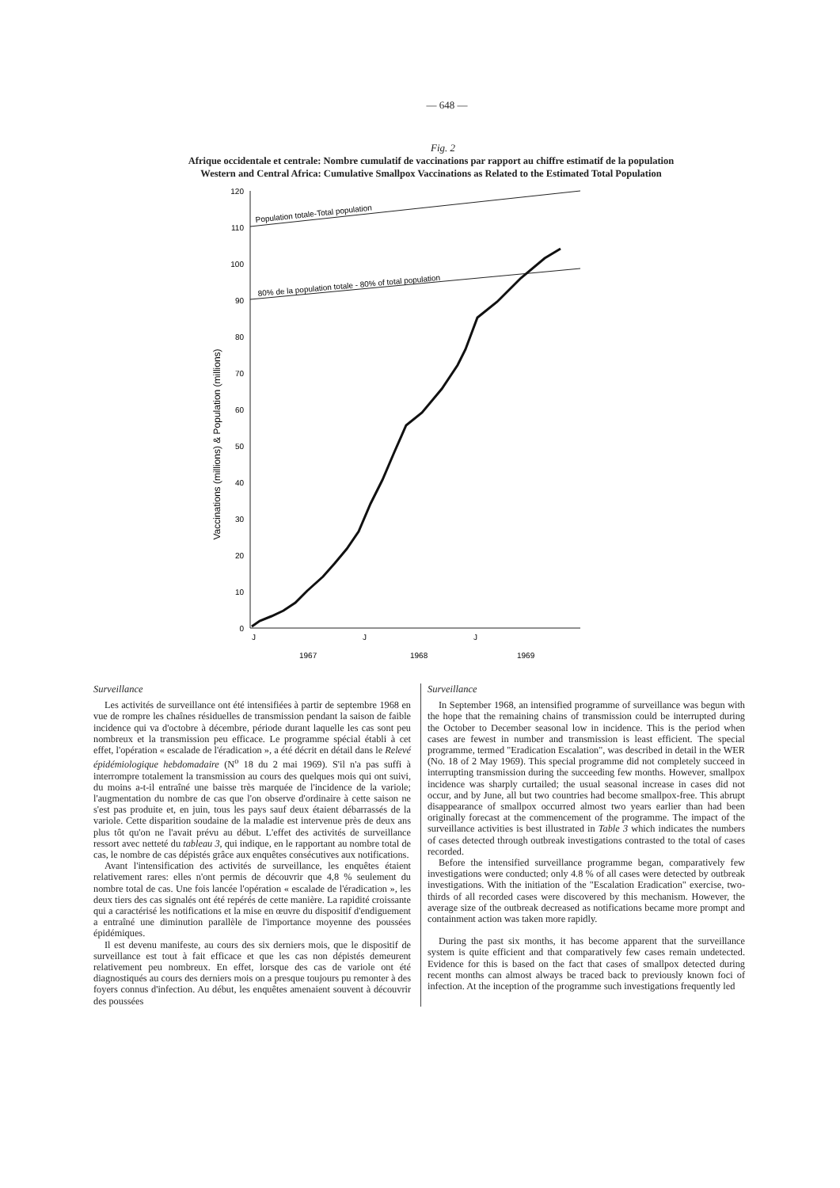— 648 —
Fig. 2
Afrique occidentale et centrale: Nombre cumulatif de vaccinations par rapport au chiffre estimatif de la population
Western and Central Africa: Cumulative Smallpox Vaccinations as Related to the Estimated Total Population
Vaccinations (millions) & Population (millions)
120
110
100
90
80
70
60
50
40
30
20
10
0
Population totale-Total population
80% de la population totale - 80% of total population
J
J
J
1967
1968
1969
Surveillance
Les activités de surveillance ont été intensifiées à partir de septembre 1968 en vue de rompre les chaînes résiduelles de transmission pendant la saison de faible incidence qui va d'octobre à décembre, période durant laquelle les cas sont peu nombreux et la transmission peu efficace. Le programme spécial établi à cet effet, l'opération « escalade de l'éradication », a été décrit en détail dans le Relevé épidémiologique hebdomadaire (N<sup>o</sup> 18 du 2 mai 1969). S'il n'a pas suffi à interrompre totalement la transmission au cours des quelques mois qui ont suivi, du moins a-t-il entraîné une baisse très marquée de l'incidence de la variole; l'augmentation du nombre de cas que l'on observe d'ordinaire à cette saison ne s'est pas produite et, en juin, tous les pays sauf deux étaient débarrassés de la variole. Cette disparition soudaine de la maladie est intervenue près de deux ans plus tôt qu'on ne l'avait prévu au début. L'effet des activités de surveillance ressort avec netteté du tableau 3, qui indique, en le rapportant au nombre total de cas, le nombre de cas dépistés grâce aux enquêtes consécutives aux notifications.
Avant l'intensification des activités de surveillance, les enquêtes étaient relativement rares: elles n'ont permis de découvrir que 4,8 % seulement du nombre total de cas. Une fois lancée l'opération « escalade de l'éradication », les deux tiers des cas signalés ont été repérés de cette manière. La rapidité croissante qui a caractérisé les notifications et la mise en œuvre du dispositif d'endiguement a entraîné une diminution parallèle de l'importance moyenne des poussées épidémiques.
Il est devenu manifeste, au cours des six derniers mois, que le dispositif de surveillance est tout à fait efficace et que les cas non dépistés demeurent relativement peu nombreux. En effet, lorsque des cas de variole ont été diagnostiqués au cours des derniers mois on a presque toujours pu remonter à des foyers connus d'infection. Au début, les enquêtes amenaient souvent à découvrir des poussées
Surveillance
In September 1968, an intensified programme of surveillance was begun with the hope that the remaining chains of transmission could be interrupted during the October to December seasonal low in incidence. This is the period when cases are fewest in number and transmission is least efficient. The special programme, termed "Eradication Escalation", was described in detail in the WER (No. 18 of 2 May 1969). This special programme did not completely succeed in interrupting transmission during the succeeding few months. However, smallpox incidence was sharply curtailed; the usual seasonal increase in cases did not occur, and by June, all but two countries had become smallpox-free. This abrupt disappearance of smallpox occurred almost two years earlier than had been originally forecast at the commencement of the programme. The impact of the surveillance activities is best illustrated in Table 3 which indicates the numbers of cases detected through outbreak investigations contrasted to the total of cases recorded.
Before the intensified surveillance programme began, comparatively few investigations were conducted; only 4.8 % of all cases were detected by outbreak investigations. With the initiation of the "Escalation Eradication" exercise, two-thirds of all recorded cases were discovered by this mechanism. However, the average size of the outbreak decreased as notifications became more prompt and containment action was taken more rapidly.
During the past six months, it has become apparent that the surveillance system is quite efficient and that comparatively few cases remain undetected. Evidence for this is based on the fact that cases of smallpox detected during recent months can almost always be traced back to previously known foci of infection. At the inception of the programme such investigations frequently led